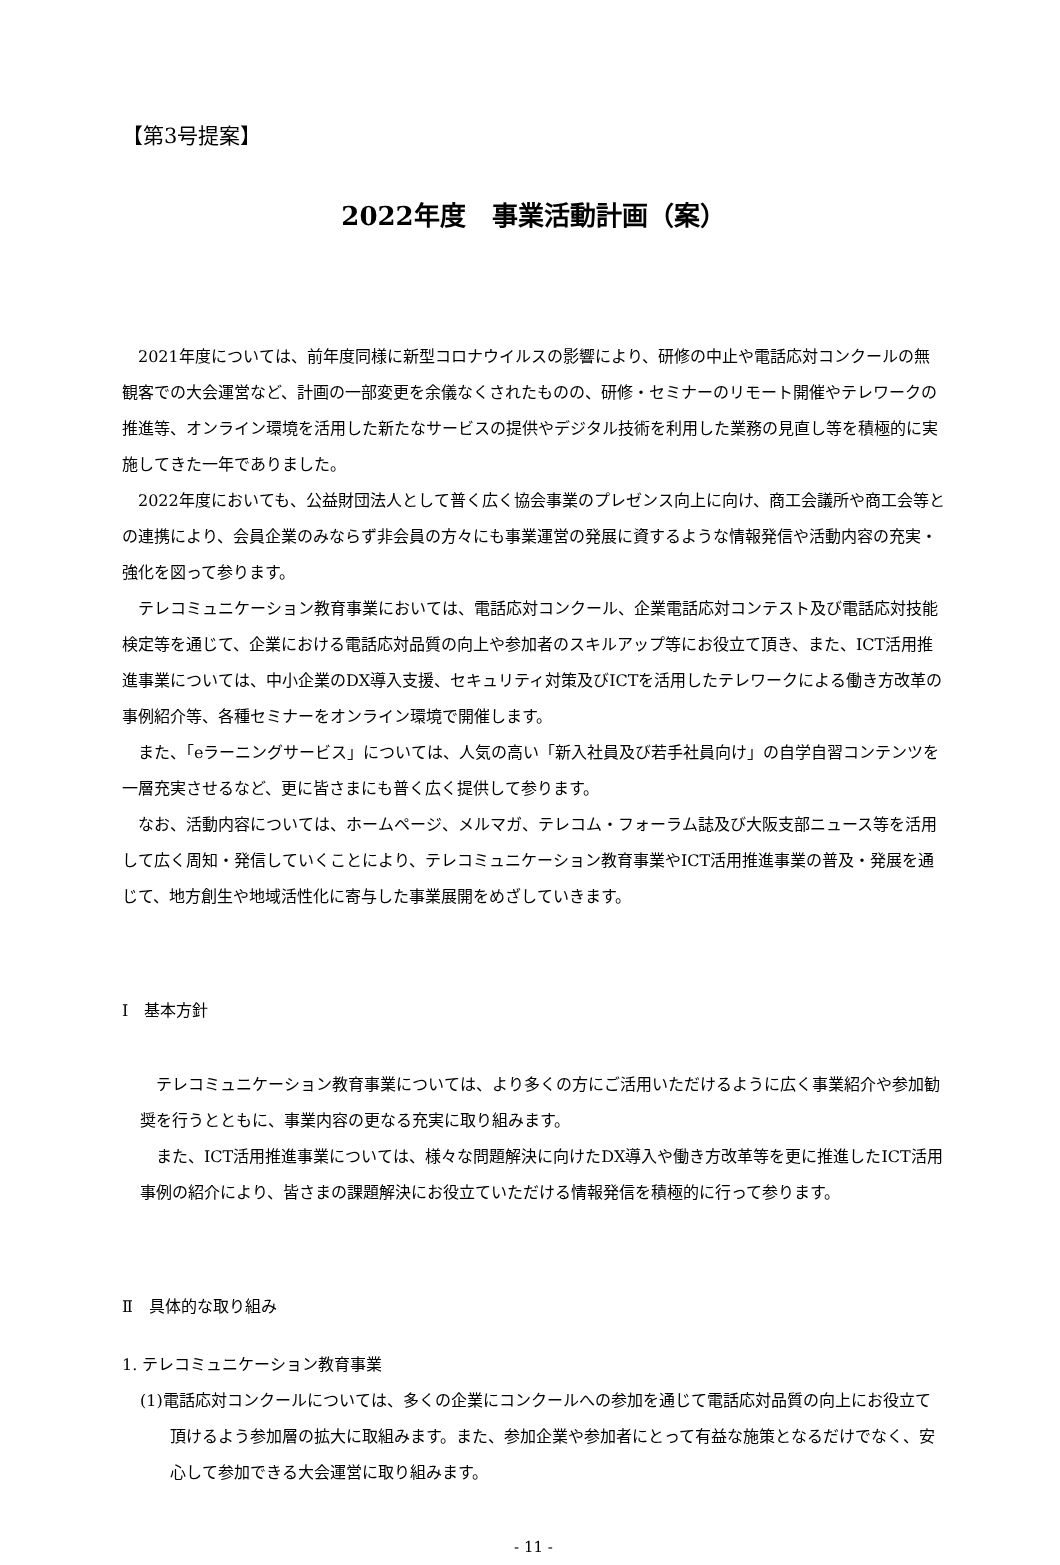【第3号提案】
2022年度　事業活動計画（案）
2021年度については、前年度同様に新型コロナウイルスの影響により、研修の中止や電話応対コンクールの無観客での大会運営など、計画の一部変更を余儀なくされたものの、研修・セミナーのリモート開催やテレワークの推進等、オンライン環境を活用した新たなサービスの提供やデジタル技術を利用した業務の見直し等を積極的に実施してきた一年でありました。
2022年度においても、公益財団法人として普く広く協会事業のプレゼンス向上に向け、商工会議所や商工会等との連携により、会員企業のみならず非会員の方々にも事業運営の発展に資するような情報発信や活動内容の充実・強化を図って参ります。
テレコミュニケーション教育事業においては、電話応対コンクール、企業電話応対コンテスト及び電話応対技能検定等を通じて、企業における電話応対品質の向上や参加者のスキルアップ等にお役立て頂き、また、ICT活用推進事業については、中小企業のDX導入支援、セキュリティ対策及びICTを活用したテレワークによる働き方改革の事例紹介等、各種セミナーをオンライン環境で開催します。
また、「eラーニングサービス」については、人気の高い「新入社員及び若手社員向け」の自学自習コンテンツを一層充実させるなど、更に皆さまにも普く広く提供して参ります。
なお、活動内容については、ホームページ、メルマガ、テレコム・フォーラム誌及び大阪支部ニュース等を活用して広く周知・発信していくことにより、テレコミュニケーション教育事業やICT活用推進事業の普及・発展を通じて、地方創生や地域活性化に寄与した事業展開をめざしていきます。
Ⅰ　基本方針
テレコミュニケーション教育事業については、より多くの方にご活用いただけるように広く事業紹介や参加勧奨を行うとともに、事業内容の更なる充実に取り組みます。
また、ICT活用推進事業については、様々な問題解決に向けたDX導入や働き方改革等を更に推進したICT活用事例の紹介により、皆さまの課題解決にお役立ていただける情報発信を積極的に行って参ります。
Ⅱ　具体的な取り組み
1. テレコミュニケーション教育事業
(1)電話応対コンクールについては、多くの企業にコンクールへの参加を通じて電話応対品質の向上にお役立て頂けるよう参加層の拡大に取組みます。また、参加企業や参加者にとって有益な施策となるだけでなく、安心して参加できる大会運営に取り組みます。
- 11 -